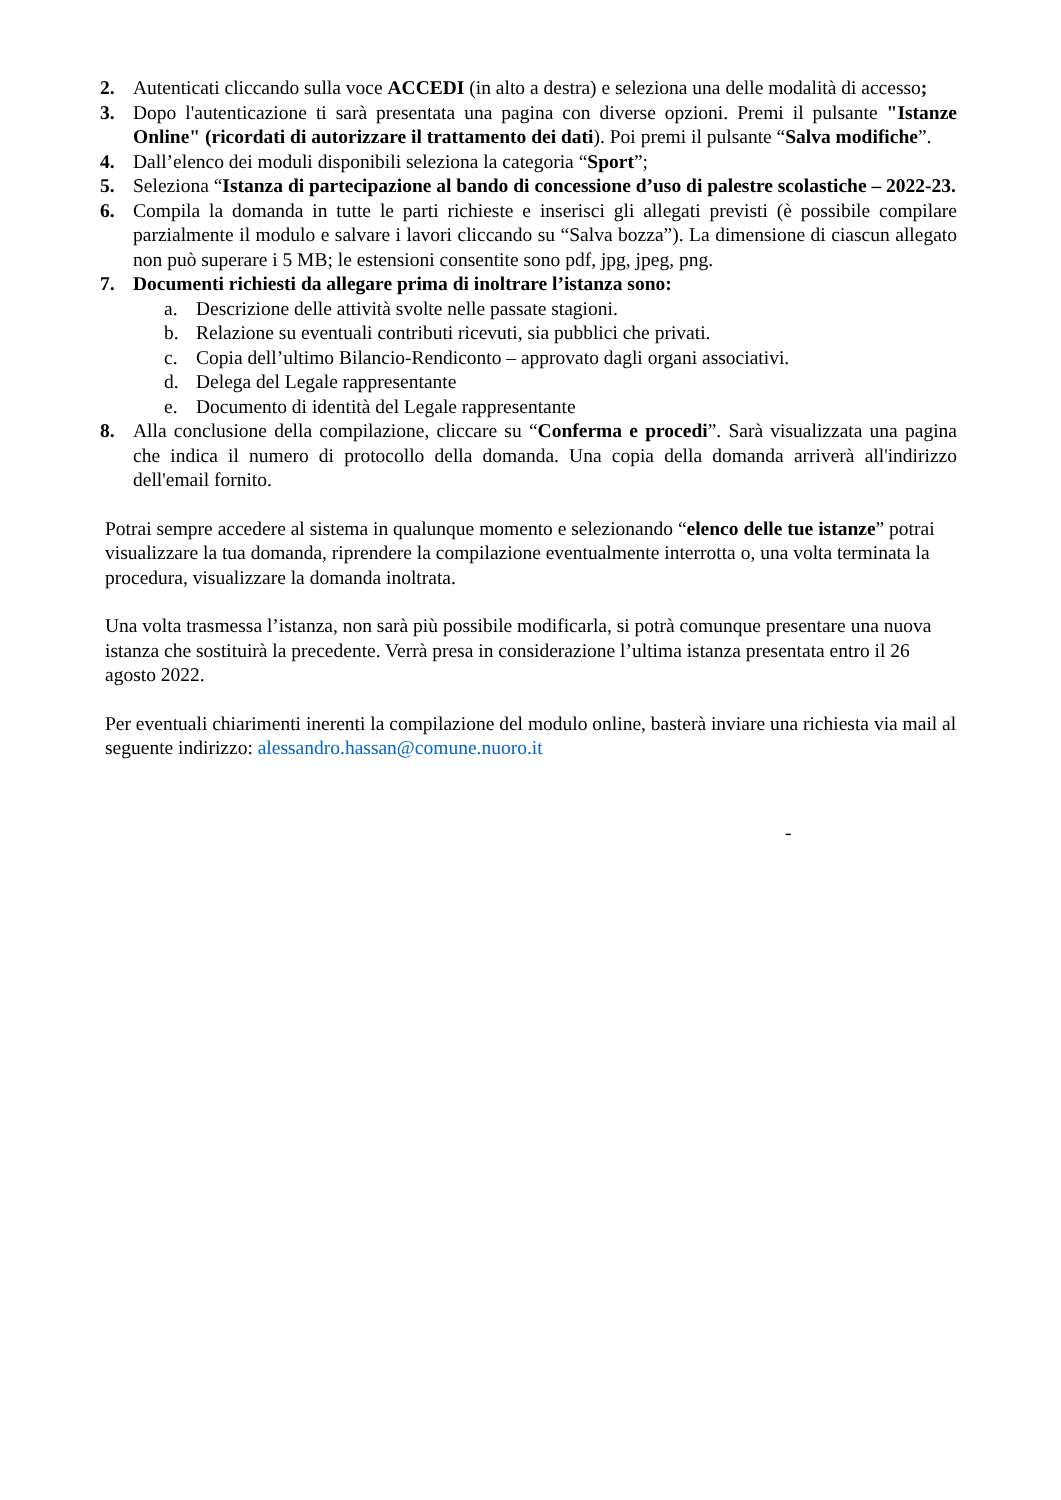2. Autenticati cliccando sulla voce ACCEDI (in alto a destra) e seleziona una delle modalità di accesso;
3. Dopo l'autenticazione ti sarà presentata una pagina con diverse opzioni. Premi il pulsante "Istanze Online" (ricordati di autorizzare il trattamento dei dati). Poi premi il pulsante “Salva modifiche”.
4. Dall’elenco dei moduli disponibili seleziona la categoria “Sport”;
5. Seleziona “Istanza di partecipazione al bando di concessione d’uso di palestre scolastiche – 2022-23.
6. Compila la domanda in tutte le parti richieste e inserisci gli allegati previsti (è possibile compilare parzialmente il modulo e salvare i lavori cliccando su “Salva bozza”). La dimensione di ciascun allegato non può superare i 5 MB; le estensioni consentite sono pdf, jpg, jpeg, png.
7. Documenti richiesti da allegare prima di inoltrare l’istanza sono:
a. Descrizione delle attività svolte nelle passate stagioni.
b. Relazione su eventuali contributi ricevuti, sia pubblici che privati.
c. Copia dell’ultimo Bilancio-Rendiconto – approvato dagli organi associativi.
d. Delega del Legale rappresentante
e. Documento di identità del Legale rappresentante
8. Alla conclusione della compilazione, cliccare su “Conferma e procedi”. Sarà visualizzata una pagina che indica il numero di protocollo della domanda. Una copia della domanda arriverà all'indirizzo dell'email fornito.
Potrai sempre accedere al sistema in qualunque momento e selezionando “elenco delle tue istanze” potrai visualizzare la tua domanda, riprendere la compilazione eventualmente interrotta o, una volta terminata la procedura, visualizzare la domanda inoltrata.
Una volta trasmessa l’istanza, non sarà più possibile modificarla, si potrà comunque presentare una nuova istanza che sostituirà la precedente. Verrà presa in considerazione l’ultima istanza presentata entro il 26 agosto 2022.
Per eventuali chiarimenti inerenti la compilazione del modulo online, basterà inviare una richiesta via mail al seguente indirizzo: alessandro.hassan@comune.nuoro.it
-